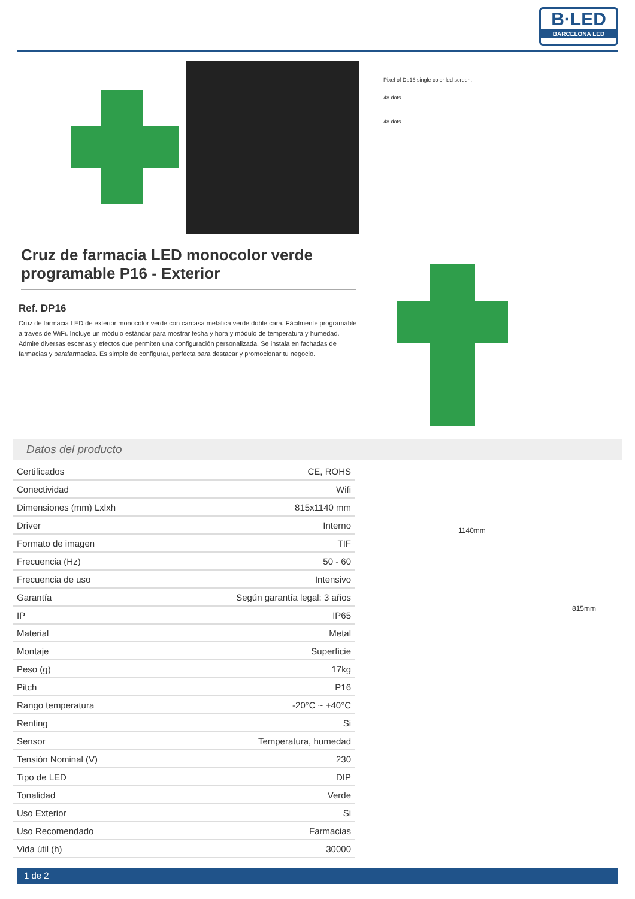B·LED
BARCELONA LED
Pixel of Dp16 single color led screen.
48 dots
48 dots
Cruz de farmacia LED monocolor verde programable P16 - Exterior
Ref. DP16
Cruz de farmacia LED de exterior monocolor verde con carcasa metálica verde doble cara. Fácilmente programable a través de WiFi. Incluye un módulo estándar para mostrar fecha y hora y módulo de temperatura y humedad. Admite diversas escenas y efectos que permiten una configuración personalizada. Se instala en fachadas de farmacias y parafarmacias. Es simple de configurar, perfecta para destacar y promocionar tu negocio.
Datos del producto
| Certificados | CE, ROHS |
| Conectividad | Wifi |
| Dimensiones (mm) Lxlxh | 815x1140 mm |
| Driver | Interno |
| Formato de imagen | TIF |
| Frecuencia (Hz) | 50 - 60 |
| Frecuencia de uso | Intensivo |
| Garantía | Según garantía legal: 3 años |
| IP | IP65 |
| Material | Metal |
| Montaje | Superficie |
| Peso (g) | 17kg |
| Pitch | P16 |
| Rango temperatura | -20°C ~ +40°C |
| Renting | Si |
| Sensor | Temperatura, humedad |
| Tensión Nominal (V) | 230 |
| Tipo de LED | DIP |
| Tonalidad | Verde |
| Uso Exterior | Si |
| Uso Recomendado | Farmacias |
| Vida útil (h) | 30000 |
1140mm
815mm
1 de 2